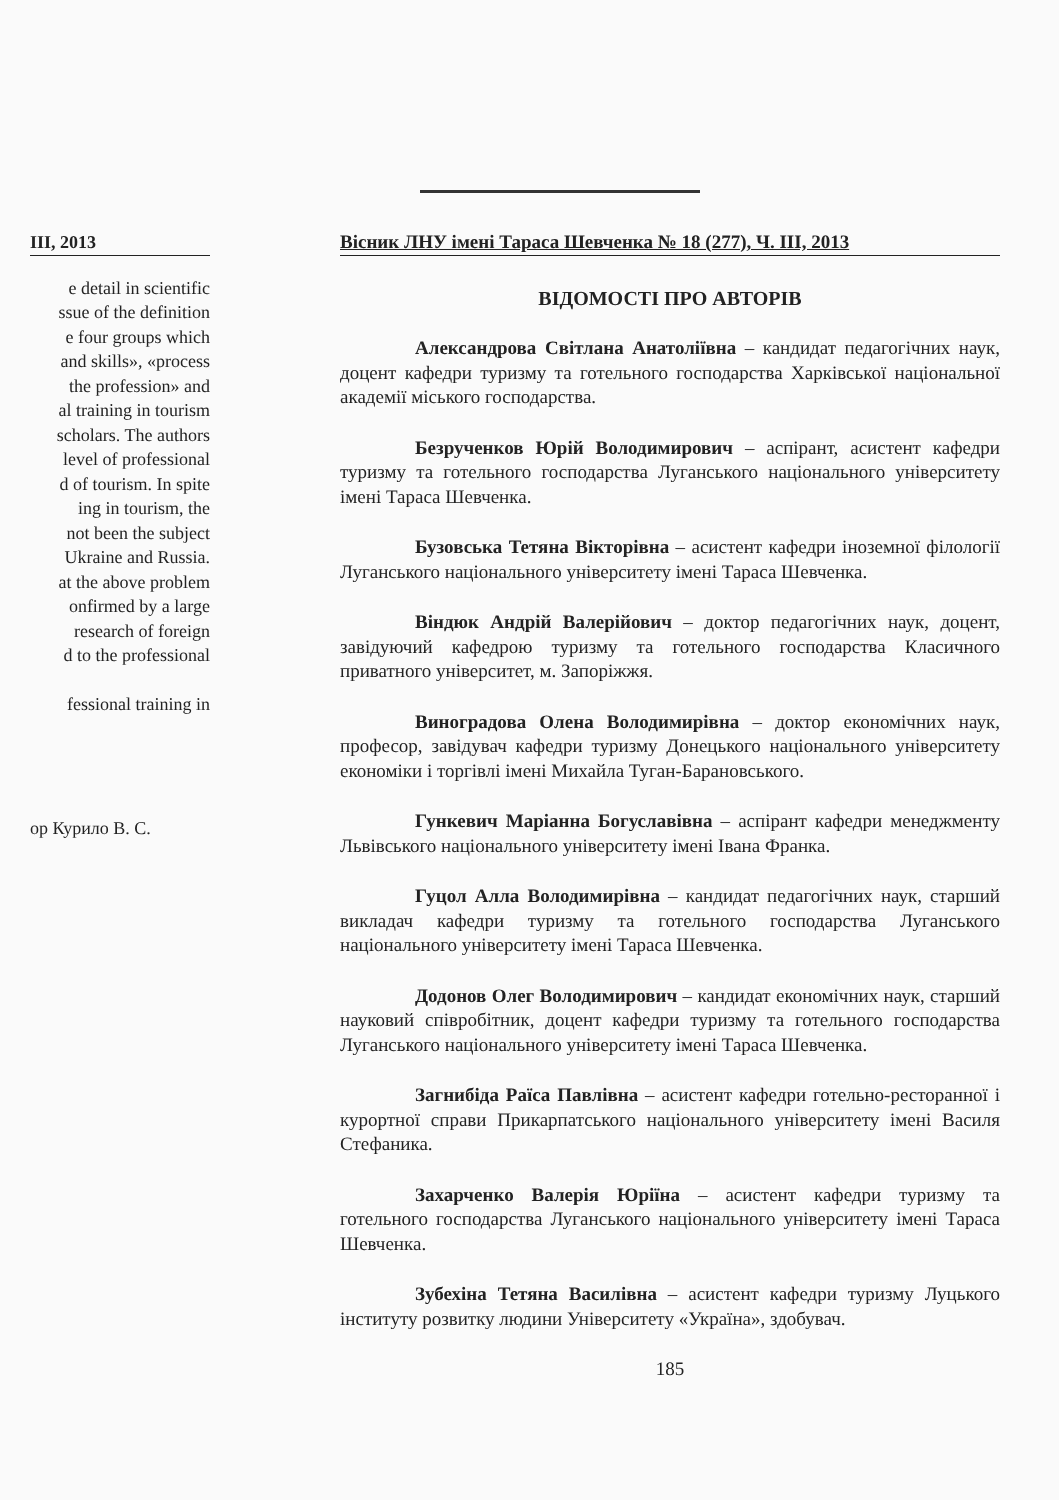III, 2013
e detail in scientific
ssue of the definition
e four groups which
and skills», «process
the profession» and
al training in tourism
scholars. The authors
level of professional
d of tourism. In spite
ing in tourism, the
not been the subject
Ukraine and Russia.
at the above problem
onfirmed by a large
research of foreign
d to the professional
fessional training in
ор Курило В. С.
Вісник ЛНУ імені Тараса Шевченка № 18 (277), Ч. III, 2013
ВІДОМОСТІ ПРО АВТОРІВ
Александрова Світлана Анатоліївна – кандидат педагогічних наук, доцент кафедри туризму та готельного господарства Харківської національної академії міського господарства.
Безрученков Юрій Володимирович – аспірант, асистент кафедри туризму та готельного господарства Луганського національного університету імені Тараса Шевченка.
Бузовська Тетяна Вікторівна – асистент кафедри іноземної філології Луганського національного університету імені Тараса Шевченка.
Віндюк Андрій Валерійович – доктор педагогічних наук, доцент, завідуючий кафедрою туризму та готельного господарства Класичного приватного університет, м. Запоріжжя.
Виноградова Олена Володимирівна – доктор економічних наук, професор, завідувач кафедри туризму Донецького національного університету економіки і торгівлі імені Михайла Туган-Барановського.
Гункевич Маріанна Богуславівна – аспірант кафедри менеджменту Львівського національного університету імені Івана Франка.
Гуцол Алла Володимирівна – кандидат педагогічних наук, старший викладач кафедри туризму та готельного господарства Луганського національного університету імені Тараса Шевченка.
Додонов Олег Володимирович – кандидат економічних наук, старший науковий співробітник, доцент кафедри туризму та готельного господарства Луганського національного університету імені Тараса Шевченка.
Загнибіда Раїса Павлівна – асистент кафедри готельно-ресторанної і курортної справи Прикарпатського національного університету імені Василя Стефаника.
Захарченко Валерія Юріїна – асистент кафедри туризму та готельного господарства Луганського національного університету імені Тараса Шевченка.
Зубехіна Тетяна Василівна – асистент кафедри туризму Луцького інституту розвитку людини Університету «Україна», здобувач.
185